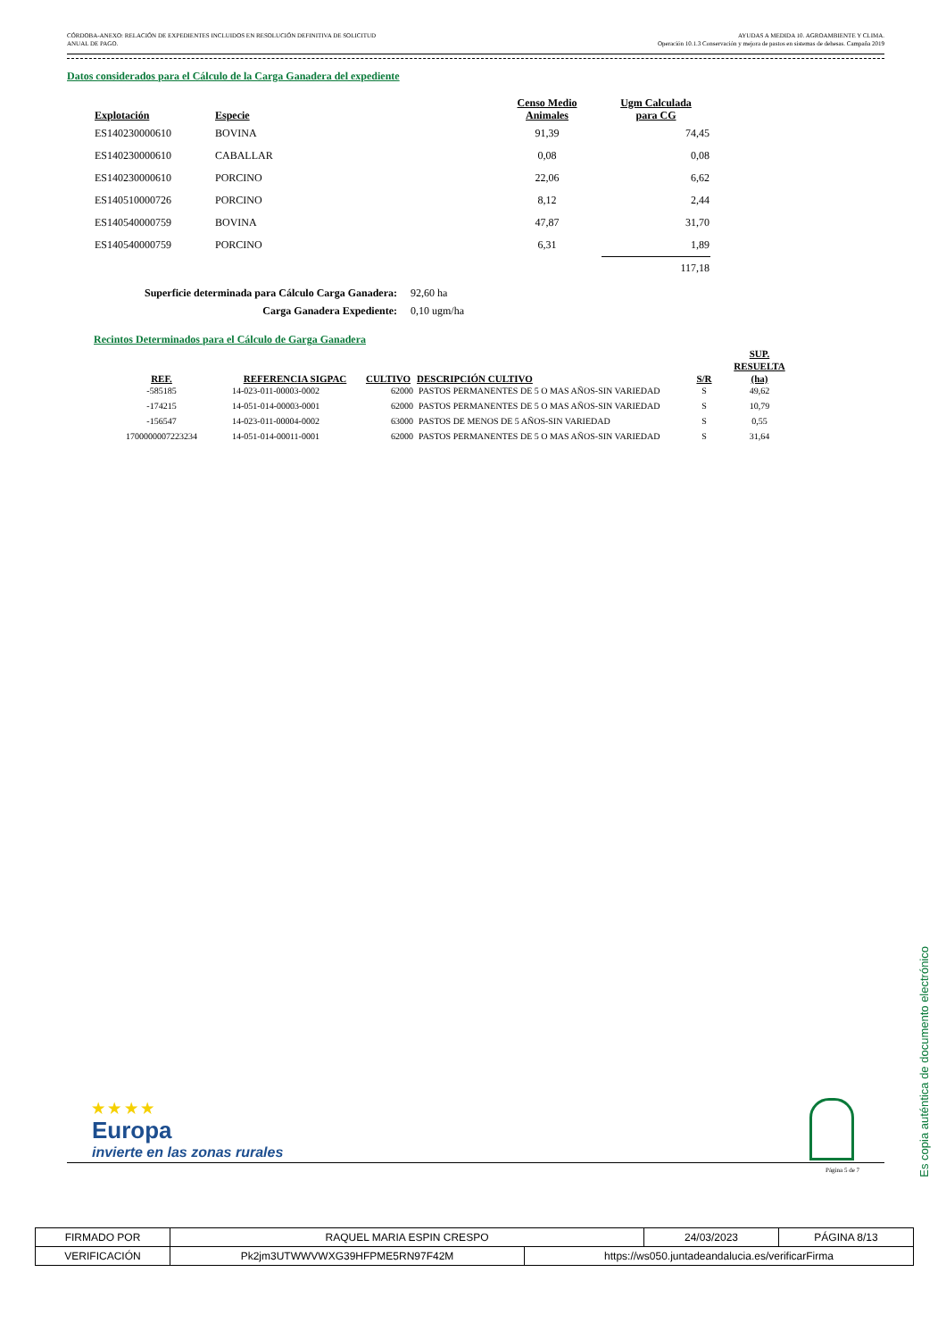CÓRDOBA-ANEXO: RELACIÓN DE EXPEDIENTES INCLUIDOS EN RESOLUCIÓN DEFINITIVA DE SOLICITUD
ANUAL DE PAGO.
AYUDAS A MEDIDA 10. AGROAMBIENTE Y CLIMA.
Operación 10.1.3 Conservación y mejora de pastos en sistemas de dehesas. Campaña 2019
Datos considerados para el Cálculo de la Carga Ganadera del expediente
| Explotación | Especie | Censo Medio Animales | Ugm Calculada para CG |
| --- | --- | --- | --- |
| ES140230000610 | BOVINA | 91,39 | 74,45 |
| ES140230000610 | CABALLAR | 0,08 | 0,08 |
| ES140230000610 | PORCINO | 22,06 | 6,62 |
| ES140510000726 | PORCINO | 8,12 | 2,44 |
| ES140540000759 | BOVINA | 47,87 | 31,70 |
| ES140540000759 | PORCINO | 6,31 | 1,89 |
| | | | 117,18 |
Superficie determinada para Cálculo Carga Ganadera: 92,60 ha
Carga Ganadera Expediente: 0,10 ugm/ha
Recintos Determinados para el Cálculo de Garga Ganadera
| REF. | REFERENCIA SIGPAC | CULTIVO | DESCRIPCIÓN CULTIVO | S/R | SUP. RESUELTA (ha) |
| --- | --- | --- | --- | --- | --- |
| -585185 | 14-023-011-00003-0002 | 62000 | PASTOS PERMANENTES DE 5 O MAS AÑOS-SIN VARIEDAD | S | 49,62 |
| -174215 | 14-051-014-00003-0001 | 62000 | PASTOS PERMANENTES DE 5 O MAS AÑOS-SIN VARIEDAD | S | 10,79 |
| -156547 | 14-023-011-00004-0002 | 63000 | PASTOS DE MENOS DE 5 AÑOS-SIN VARIEDAD | S | 0,55 |
| 1700000007223234 | 14-051-014-00011-0001 | 62000 | PASTOS PERMANENTES DE 5 O MAS AÑOS-SIN VARIEDAD | S | 31,64 |
★ ★ ★ ★
Europa
invierte en las zonas rurales
Página 5 de 7
Es copia auténtica de documento electrónico
| FIRMADO POR | RAQUEL MARIA ESPIN CRESPO | | 24/03/2023 | PÁGINA 8/13 |
| VERIFICACIÓN | Pk2jm3UTWWVWXG39HFPME5RN97F42M | https://ws050.juntadeandalucia.es/verificarFirma | | |